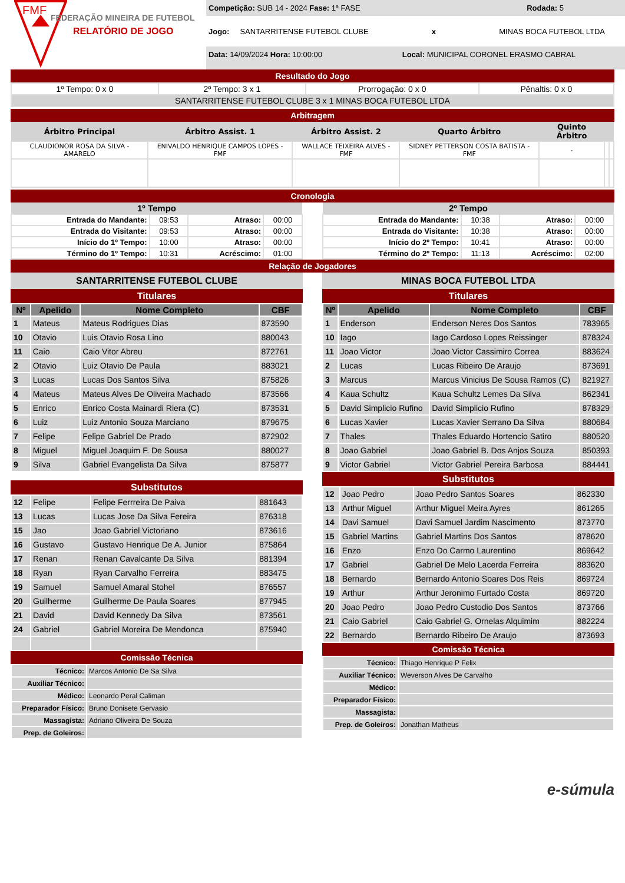FMF
FEDERAÇÃO MINEIRA DE FUTEBOL
RELATÓRIO DE JOGO
Competição: SUB 14 - 2024 Fase: 1ª FASE Rodada: 5
Jogo: SANTARRITENSE FUTEBOL CLUBE x MINAS BOCA FUTEBOL LTDA
Data: 14/09/2024 Hora: 10:00:00 Local: MUNICIPAL CORONEL ERASMO CABRAL
Resultado do Jogo
| 1º Tempo: 0 x 0 | 2º Tempo: 3 x 1 | Prorrogação: 0 x 0 | Pênaltis: 0 x 0 |
| SANTARRITENSE FUTEBOL CLUBE 3 x 1 MINAS BOCA FUTEBOL LTDA | | | |
Arbitragem
| Árbitro Principal | Árbitro Assist. 1 | Árbitro Assist. 2 | Quarto Árbitro | Quinto Árbitro | | |
| --- | --- | --- | --- | --- | --- | --- |
| CLAUDIONOR ROSA DA SILVA - AMARELO | ENIVALDO HENRIQUE CAMPOS LOPES - FMF | WALLACE TEIXEIRA ALVES - FMF | SIDNEY PETTERSON COSTA BATISTA - FMF | - | | |
Cronologia
| 1º Tempo | | | |
| --- | --- | --- | --- |
| Entrada do Mandante: | 09:53 | Atraso: | 00:00 |
| Entrada do Visitante: | 09:53 | Atraso: | 00:00 |
| Início do 1º Tempo: | 10:00 | Atraso: | 00:00 |
| Término do 1º Tempo: | 10:31 | Acréscimo: | 01:00 |
| 2º Tempo | | | |
| --- | --- | --- | --- |
| Entrada do Mandante: | 10:38 | Atraso: | 00:00 |
| Entrada do Visitante: | 10:38 | Atraso: | 00:00 |
| Início do 2º Tempo: | 10:41 | Atraso: | 00:00 |
| Término do 2º Tempo: | 11:13 | Acréscimo: | 02:00 |
Relação de Jogadores
SANTARRITENSE FUTEBOL CLUBE
Titulares
| Nº | Apelido | Nome Completo | CBF |
| --- | --- | --- | --- |
| 1 | Mateus | Mateus Rodrigues Dias | 873590 |
| 10 | Otavio | Luis Otavio Rosa Lino | 880043 |
| 11 | Caio | Caio Vitor Abreu | 872761 |
| 2 | Otavio | Luiz Otavio De Paula | 883021 |
| 3 | Lucas | Lucas Dos Santos Silva | 875826 |
| 4 | Mateus | Mateus Alves De Oliveira Machado | 873566 |
| 5 | Enrico | Enrico Costa Mainardi Riera (C) | 873531 |
| 6 | Luiz | Luiz Antonio Souza Marciano | 879675 |
| 7 | Felipe | Felipe Gabriel De Prado | 872902 |
| 8 | Miguel | Miguel Joaquim F. De Sousa | 880027 |
| 9 | Silva | Gabriel Evangelista Da Silva | 875877 |
Substitutos
| 12 | Felipe | Felipe Ferrreira De Paiva | 881643 |
| 13 | Lucas | Lucas Jose Da Silva Fereira | 876318 |
| 15 | Jao | Joao Gabriel Victoriano | 873616 |
| 16 | Gustavo | Gustavo Henrique De A. Junior | 875864 |
| 17 | Renan | Renan Cavalcante Da Silva | 881394 |
| 18 | Ryan | Ryan Carvalho Ferreira | 883475 |
| 19 | Samuel | Samuel Amaral Stohel | 876557 |
| 20 | Guilherme | Guilherme De Paula Soares | 877945 |
| 21 | David | David Kennedy Da Silva | 873561 |
| 24 | Gabriel | Gabriel Moreira De Mendonca | 875940 |
Comissão Técnica
| Técnico: | Marcos Antonio De Sa Silva |
| Auxiliar Técnico: | |
| Médico: | Leonardo Peral Caliman |
| Preparador Físico: | Bruno Donisete Gervasio |
| Massagista: | Adriano Oliveira De Souza |
| Prep. de Goleiros: | |
MINAS BOCA FUTEBOL LTDA
Titulares
| Nº | Apelido | Nome Completo | CBF |
| --- | --- | --- | --- |
| 1 | Enderson | Enderson Neres Dos Santos | 783965 |
| 10 | Iago | Iago Cardoso Lopes Reissinger | 878324 |
| 11 | Joao Victor | Joao Victor Cassimiro Correa | 883624 |
| 2 | Lucas | Lucas Ribeiro De Araujo | 873691 |
| 3 | Marcus | Marcus Vinicius De Sousa Ramos (C) | 821927 |
| 4 | Kaua Schultz | Kaua Schultz Lemes Da Silva | 862341 |
| 5 | David Simplicio Rufino | David Simplicio Rufino | 878329 |
| 6 | Lucas Xavier | Lucas Xavier Serrano Da Silva | 880684 |
| 7 | Thales | Thales Eduardo Hortencio Satiro | 880520 |
| 8 | Joao Gabriel | Joao Gabriel B. Dos Anjos Souza | 850393 |
| 9 | Victor Gabriel | Victor Gabriel Pereira Barbosa | 884441 |
Substitutos
| 12 | Joao Pedro | Joao Pedro Santos Soares | 862330 |
| 13 | Arthur Miguel | Arthur Miguel Meira Ayres | 861265 |
| 14 | Davi Samuel | Davi Samuel Jardim Nascimento | 873770 |
| 15 | Gabriel Martins | Gabriel Martins Dos Santos | 878620 |
| 16 | Enzo | Enzo Do Carmo Laurentino | 869642 |
| 17 | Gabriel | Gabriel De Melo Lacerda Ferreira | 883620 |
| 18 | Bernardo | Bernardo Antonio Soares Dos Reis | 869724 |
| 19 | Arthur | Arthur Jeronimo Furtado Costa | 869720 |
| 20 | Joao Pedro | Joao Pedro Custodio Dos Santos | 873766 |
| 21 | Caio Gabriel | Caio Gabriel G. Ornelas Alquimim | 882224 |
| 22 | Bernardo | Bernardo Ribeiro De Araujo | 873693 |
Comissão Técnica
| Técnico: | Thiago Henrique P Felix |
| Auxiliar Técnico: | Weverson Alves De Carvalho |
| Médico: | |
| Preparador Físico: | |
| Massagista: | |
| Prep. de Goleiros: | Jonathan Matheus |
e-súmula